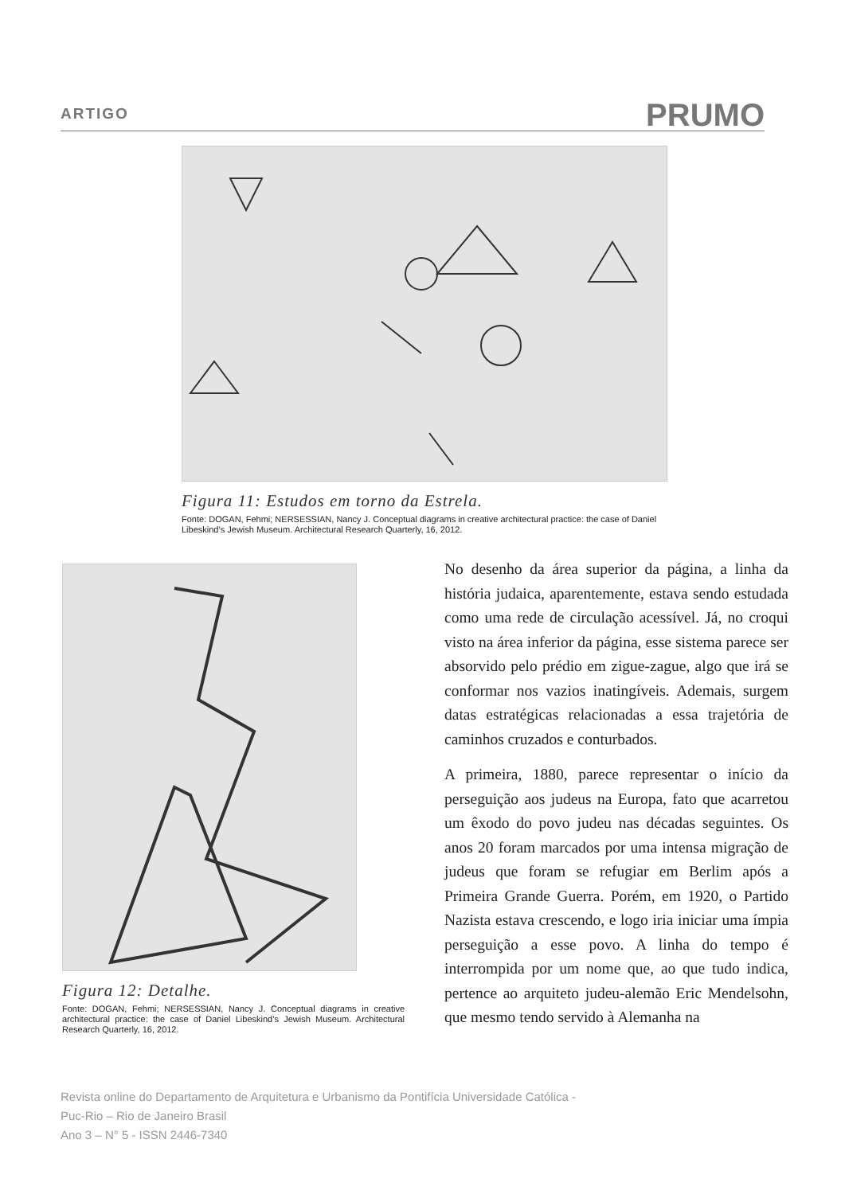ARTIGO
PRUMO
Figura 11: Estudos em torno da Estrela.
Fonte: DOGAN, Fehmi; NERSESSIAN, Nancy J. Conceptual diagrams in creative architectural practice: the case of Daniel Libeskind’s Jewish Museum. Architectural Research Quarterly, 16, 2012.
Figura 12: Detalhe.
Fonte: DOGAN, Fehmi; NERSESSIAN, Nancy J. Conceptual diagrams in creative architectural practice: the case of Daniel Libeskind’s Jewish Museum. Architectural Research Quarterly, 16, 2012.
No desenho da área superior da página, a linha da história judaica, aparentemente, estava sendo estudada como uma rede de circulação acessível. Já, no croqui visto na área inferior da página, esse sistema parece ser absorvido pelo prédio em zigue-zague, algo que irá se conformar nos vazios inatingíveis. Ademais, surgem datas estratégicas relacionadas a essa trajetória de caminhos cruzados e conturbados.
A primeira, 1880, parece representar o início da perseguição aos judeus na Europa, fato que acarretou um êxodo do povo judeu nas décadas seguintes. Os anos 20 foram marcados por uma intensa migração de judeus que foram se refugiar em Berlim após a Primeira Grande Guerra. Porém, em 1920, o Partido Nazista estava crescendo, e logo iria iniciar uma ímpia perseguição a esse povo. A linha do tempo é interrompida por um nome que, ao que tudo indica, pertence ao arquiteto judeu-alemão Eric Mendelsohn, que mesmo tendo servido à Alemanha na
Revista online do Departamento de Arquitetura e Urbanismo da Pontifícia Universidade Católica -
Puc-Rio – Rio de Janeiro Brasil
Ano 3 – N° 5 - ISSN 2446-7340